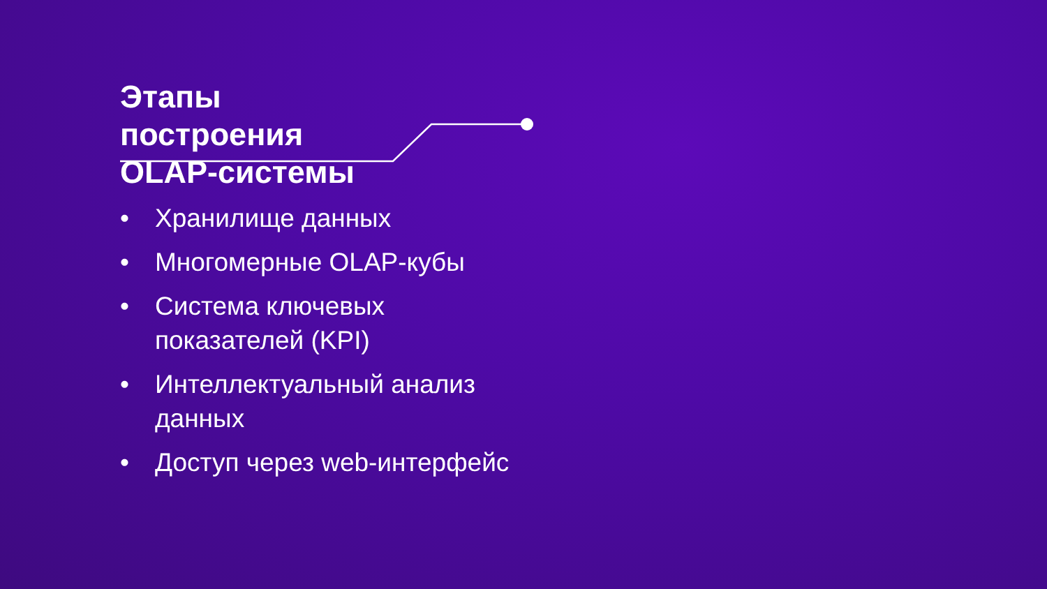Этапы
построения
OLAP-системы
• Хранилище данных
• Многомерные OLAP-кубы
• Система ключевых показателей (KPI)
• Интеллектуальный анализ данных
• Доступ через web-интерфейс